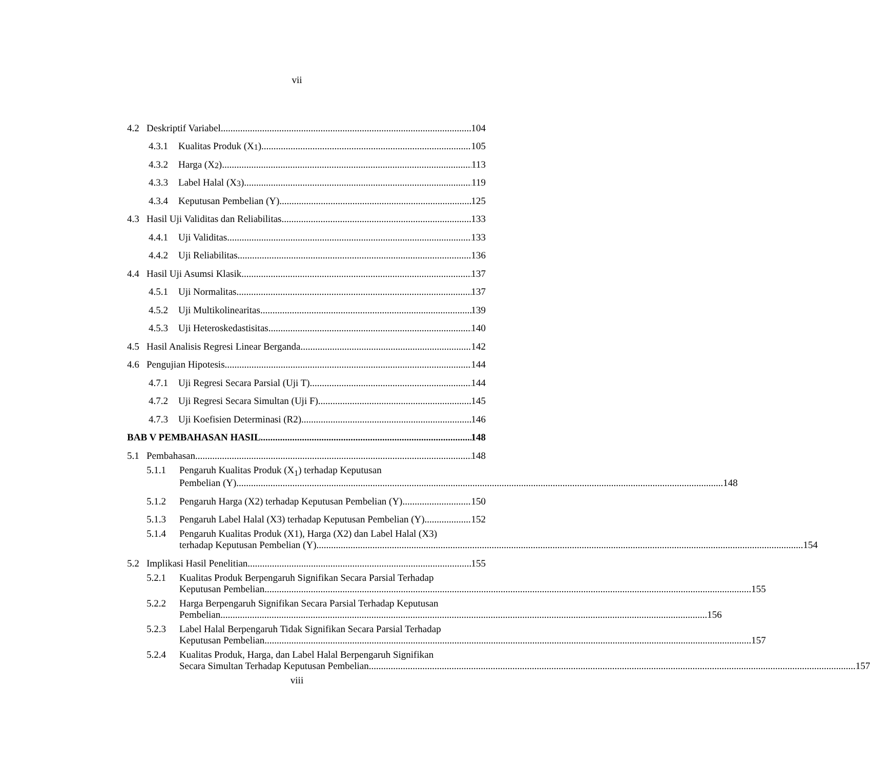vii
4.2 Deskriptif Variabel 104
4.3.1 Kualitas Produk (X<sub>1</sub>) 105
4.3.2 Harga (X<sub>2</sub>) 113
4.3.3 Label Halal (X<sub>3</sub>) 119
4.3.4 Keputusan Pembelian (Y) 125
4.3 Hasil Uji Validitas dan Reliabilitas. 133
4.4.1 Uji Validitas 133
4.4.2 Uji Reliabilitas 136
4.4 Hasil Uji Asumsi Klasik 137
4.5.1 Uji Normalitas 137
4.5.2 Uji Multikolinearitas 139
4.5.3 Uji Heteroskedastisitas. 140
4.5 Hasil Analisis Regresi Linear Berganda 142
4.6 Pengujian Hipotesis. 144
4.7.1 Uji Regresi Secara Parsial (Uji T) 144
4.7.2 Uji Regresi Secara Simultan (Uji F) 145
4.7.3 Uji Koefisien Determinasi (R2) 146
BAB V PEMBAHASAN HASIL 148
5.1 Pembahasan 148
5.1.1 Pengaruh Kualitas Produk (X<sub>1</sub>) terhadap Keputusan
Pembelian (Y) 148
5.1.2 Pengaruh Harga (X2) terhadap Keputusan Pembelian (Y) 150
5.1.3 Pengaruh Label Halal (X3) terhadap Keputusan Pembelian (Y) 152
5.1.4 Pengaruh Kualitas Produk (X1), Harga (X2) dan Label Halal (X3)
terhadap Keputusan Pembelian (Y) 154
5.2 Implikasi Hasil Penelitian 155
5.2.1 Kualitas Produk Berpengaruh Signifikan Secara Parsial Terhadap
Keputusan Pembelian 155
5.2.2 Harga Berpengaruh Signifikan Secara Parsial Terhadap Keputusan
Pembelian 156
5.2.3 Label Halal Berpengaruh Tidak Signifikan Secara Parsial Terhadap
Keputusan Pembelian 157
5.2.4 Kualitas Produk, Harga, dan Label Halal Berpengaruh Signifikan
Secara Simultan Terhadap Keputusan Pembelian 157
viii